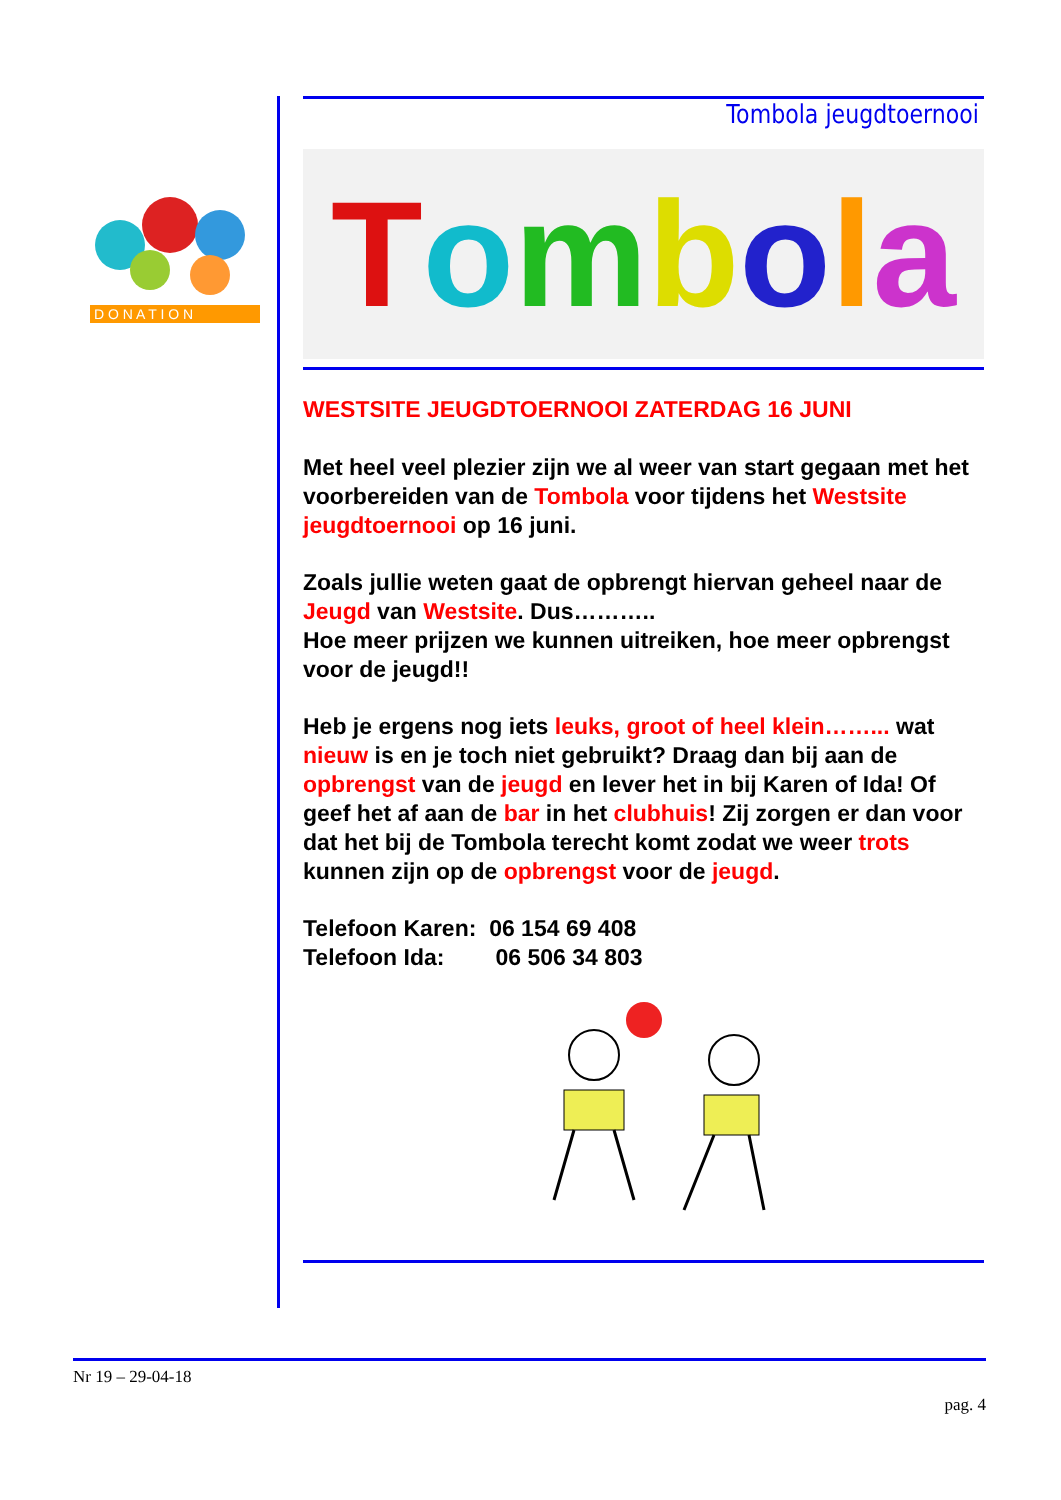D O N A T I O N
Tombola jeugdtoernooi
Tombola
WESTSITE JEUGDTOERNOOI ZATERDAG 16 JUNI
Met heel veel plezier zijn we al weer van start gegaan met het voorbereiden van de Tombola voor tijdens het Westsite jeugdtoernooi op 16 juni.
Zoals jullie weten gaat de opbrengt hiervan geheel naar de Jeugd van Westsite. Dus………..
Hoe meer prijzen we kunnen uitreiken, hoe meer opbrengst voor de jeugd!!
Heb je ergens nog iets leuks, groot of heel klein……... wat nieuw is en je toch niet gebruikt? Draag dan bij aan de opbrengst van de jeugd en lever het in bij Karen of Ida! Of geef het af aan de bar in het clubhuis! Zij zorgen er dan voor dat het bij de Tombola terecht komt zodat we weer trots kunnen zijn op de opbrengst voor de jeugd.
Telefoon Karen: 06 154 69 408
Telefoon Ida: 06 506 34 803
Nr 19 – 29-04-18
pag. 4